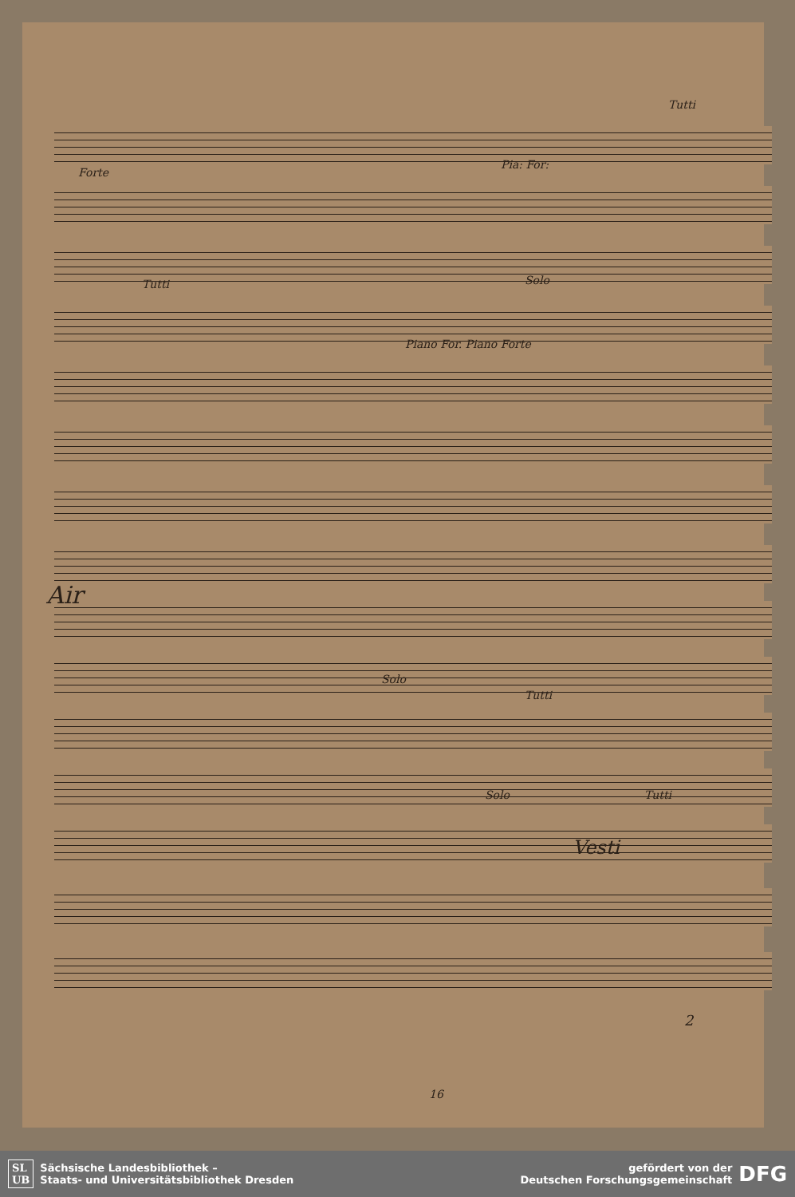Tutti
Forte
Pia: For:
Solo Tutti
Piano For. Piano Forte
Air
Solo
Tutti
Solo Tutti
Vesti
2
16
SL
UB Sächsische Landesbibliothek –
Staats- und Universitätsbibliothek Dresden
gefördert von der
Deutschen Forschungsgemeinschaft DFG